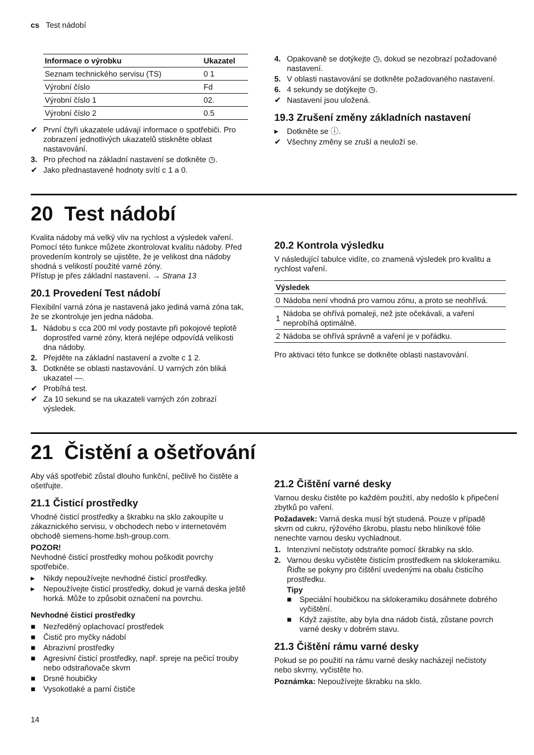cs Test nádobí
| Informace o výrobku | Ukazatel |
| --- | --- |
| Seznam technického servisu (TS) | 0 1 |
| Výrobní číslo | Fd |
| Výrobní číslo 1 | 02. |
| Výrobní číslo 2 | 0.5 |
✔ První čtyři ukazatele udávají informace o spotřebiči. Pro zobrazení jednotlivých ukazatelů stiskněte oblast nastavování.
3. Pro přechod na základní nastavení se dotkněte ◷.
✔ Jako přednastavené hodnoty svítí c 1 a 0.
4. Opakovaně se dotýkejte ◷, dokud se nezobrazí požadované nastavení.
5. V oblasti nastavování se dotkněte požadovaného nastavení.
6. 4 sekundy se dotýkejte ◷.
✔ Nastavení jsou uložená.
19.3 Zrušení změny základních nastavení
▸ Dotkněte se ⓘ.
✔ Všechny změny se zruší a neuloží se.
20 Test nádobí
Kvalita nádoby má velký vliv na rychlost a výsledek vaření.
Pomocí této funkce můžete zkontrolovat kvalitu nádoby. Před provedením kontroly se ujistěte, že je velikost dna nádoby shodná s velikostí použité varné zóny.
Přístup je přes základní nastavení. → Strana 13
20.1 Provedení Test nádobí
Flexibilní varná zóna je nastavená jako jediná varná zóna tak, že se zkontroluje jen jedna nádoba.
1. Nádobu s cca 200 ml vody postavte při pokojové teplotě doprostřed varné zóny, která nejlépe odpovídá velikosti dna nádoby.
2. Přejděte na základní nastavení a zvolte c 1 2.
3. Dotkněte se oblasti nastavování. U varných zón bliká ukazatel —.
✔ Probíhá test.
✔ Za 10 sekund se na ukazateli varných zón zobrazí výsledek.
20.2 Kontrola výsledku
V následující tabulce vidíte, co znamená výsledek pro kvalitu a rychlost vaření.
| Výsledek | |
| --- | --- |
| 0 | Nádoba není vhodná pro varnou zónu, a proto se neohřívá. |
| 1 | Nádoba se ohřívá pomaleji, než jste očekávali, a vaření neprobíhá optimálně. |
| 2 | Nádoba se ohřívá správně a vaření je v pořádku. |
Pro aktivaci této funkce se dotkněte oblasti nastavování.
21 Čistění a ošetřování
Aby váš spotřebič zůstal dlouho funkční, pečlivě ho čistěte a ošetřujte.
21.1 Čisticí prostředky
Vhodné čisticí prostředky a škrabku na sklo zakoupíte u zákaznického servisu, v obchodech nebo v internetovém obchodě siemens-home.bsh-group.com.
POZOR!
Nevhodné čisticí prostředky mohou poškodit povrchy spotřebiče.
▸ Nikdy nepoužívejte nevhodné čisticí prostředky.
▸ Nepoužívejte čisticí prostředky, dokud je varná deska ještě horká. Může to způsobit označení na povrchu.
Nevhodné čisticí prostředky
■ Nezředěný oplachovací prostředek
■ Čistič pro myčky nádobí
■ Abrazivní prostředky
■ Agresivní čisticí prostředky, např. spreje na pečicí trouby nebo odstraňovače skvrn
■ Drsné houbičky
■ Vysokotlaké a parní čističe
21.2 Čištění varné desky
Varnou desku čistěte po každém použití, aby nedošlo k připečení zbytků po vaření.
Požadavek: Varná deska musí být studená. Pouze v případě skvrn od cukru, rýžového škrobu, plastu nebo hliníkové fólie nenechte varnou desku vychladnout.
1. Intenzivní nečistoty odstraňte pomocí škrabky na sklo.
2. Varnou desku vyčistěte čisticím prostředkem na sklokeramiku.
Řiďte se pokyny pro čištění uvedenými na obalu čisticího prostředku.
Tipy
■ Speciální houbičkou na sklokeramiku dosáhnete dobrého vyčištění.
■ Když zajistíte, aby byla dna nádob čistá, zůstane povrch varné desky v dobrém stavu.
21.3 Čištění rámu varné desky
Pokud se po použití na rámu varné desky nacházejí nečistoty nebo skvrny, vyčistěte ho.
Poznámka: Nepoužívejte škrabku na sklo.
14